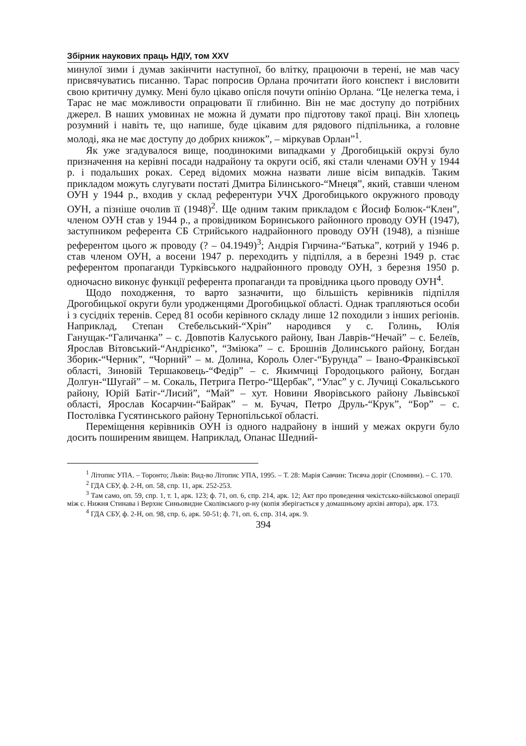Збірник наукових праць НДІУ, том XXV
минулої зими і думав закінчити наступної, бо влітку, працюючи в терені, не мав часу присвячуватись писанню. Тарас попросив Орлана прочитати його конспект і висловити свою критичну думку. Мені було цікаво опісля почути опінію Орлана. “Це нелегка тема, і Тарас не має можливости опрацювати її глибинно. Він не має доступу до потрібних джерел. В наших умовинах не можна й думати про підготову такої праці. Він хлопець розумний і навіть те, що напише, буде цікавим для рядового підпільника, а головне молоді, яка не має доступу до добрих книжок”, – міркував Орлан”<sup>1</sup>.
Як уже згадувалося вище, поодинокими випадками у Дрогобицькій окрузі було призначення на керівні посади надрайону та округи осіб, які стали членами ОУН у 1944 р. і подальших роках. Серед відомих можна назвати лише вісім випадків. Таким прикладом можуть слугувати постаті Дмитра Білинського-“Мнеця”, який, ставши членом ОУН у 1944 р., входив у склад референтури УЧХ Дрогобицького окружного проводу ОУН, а пізніше очолив її (1948)<sup>2</sup>. Ще одним таким прикладом є Йосиф Болюк-“Клен”, членом ОУН став у 1944 р., а провідником Боринського районного проводу ОУН (1947), заступником референта СБ Стрийського надрайонного проводу ОУН (1948), а пізніше референтом цього ж проводу (? – 04.1949)<sup>3</sup>; Андрія Гирчина-“Батька”, котрий у 1946 р. став членом ОУН, а восени 1947 р. переходить у підпілля, а в березні 1949 р. стає референтом пропаганди Турківського надрайонного проводу ОУН, з березня 1950 р. одночасно виконує функції референта пропаганди та провідника цього проводу ОУН<sup>4</sup>.
Щодо походження, то варто зазначити, що більшість керівників підпілля Дрогобицької округи були уродженцями Дрогобицької області. Однак трапляються особи і з сусідніх теренів. Серед 81 особи керівного складу лише 12 походили з інших регіонів. Наприклад, Степан Стебельський-“Хрін” народився у с. Голинь, Юлія Ганущак-“Галичанка” – с. Довпотів Калуського району, Іван Лаврів-“Нечай” – с. Белеїв, Ярослав Вітовський-“Андрієнко”, “Зміюка” – с. Брошнів Долинського району, Богдан Зборик-“Черник”, “Чорний” – м. Долина, Король Олег-“Бурунда” – Івано-Франківської області, Зиновій Тершаковець-“Федір” – с. Якимчиці Городоцького району, Богдан Долгун-“Шугай” – м. Сокаль, Петрига Петро-“Щербак”, “Улас” у с. Лучиці Сокальського району, Юрій Батіг-“Лисий”, “Май” – хут. Новини Яворівського району Львівської області, Ярослав Косарчин-“Байрак” – м. Бучач, Петро Друль-“Крук”, “Бор” – с. Постолівка Гусятинського району Тернопільської області.
Переміщення керівників ОУН із одного надрайону в інший у межах округи було досить поширеним явищем. Наприклад, Опанас Шедний-
<sup>1</sup> Літопис УПА. – Торонто; Львів: Вид-во Літопис УПА, 1995. – Т. 28: Марія Савчин: Тисяча доріг (Спомини). – С. 170.
<sup>2</sup> ГДА СБУ, ф. 2-Н, оп. 58, спр. 11, арк. 252-253.
<sup>3</sup> Там само, оп. 59, спр. 1, т. 1, арк. 123; ф. 71, оп. 6, спр. 214, арк. 12; Акт про проведення чекістсько-військової операції між с. Нижня Стинава і Верхнє Синьовидне Сколівського р-ну (копія зберігається у домашньому архіві автора), арк. 173.
<sup>4</sup> ГДА СБУ, ф. 2-Н, оп. 98, спр. 6, арк. 50-51; ф. 71, оп. 6, спр. 314, арк. 9.
394